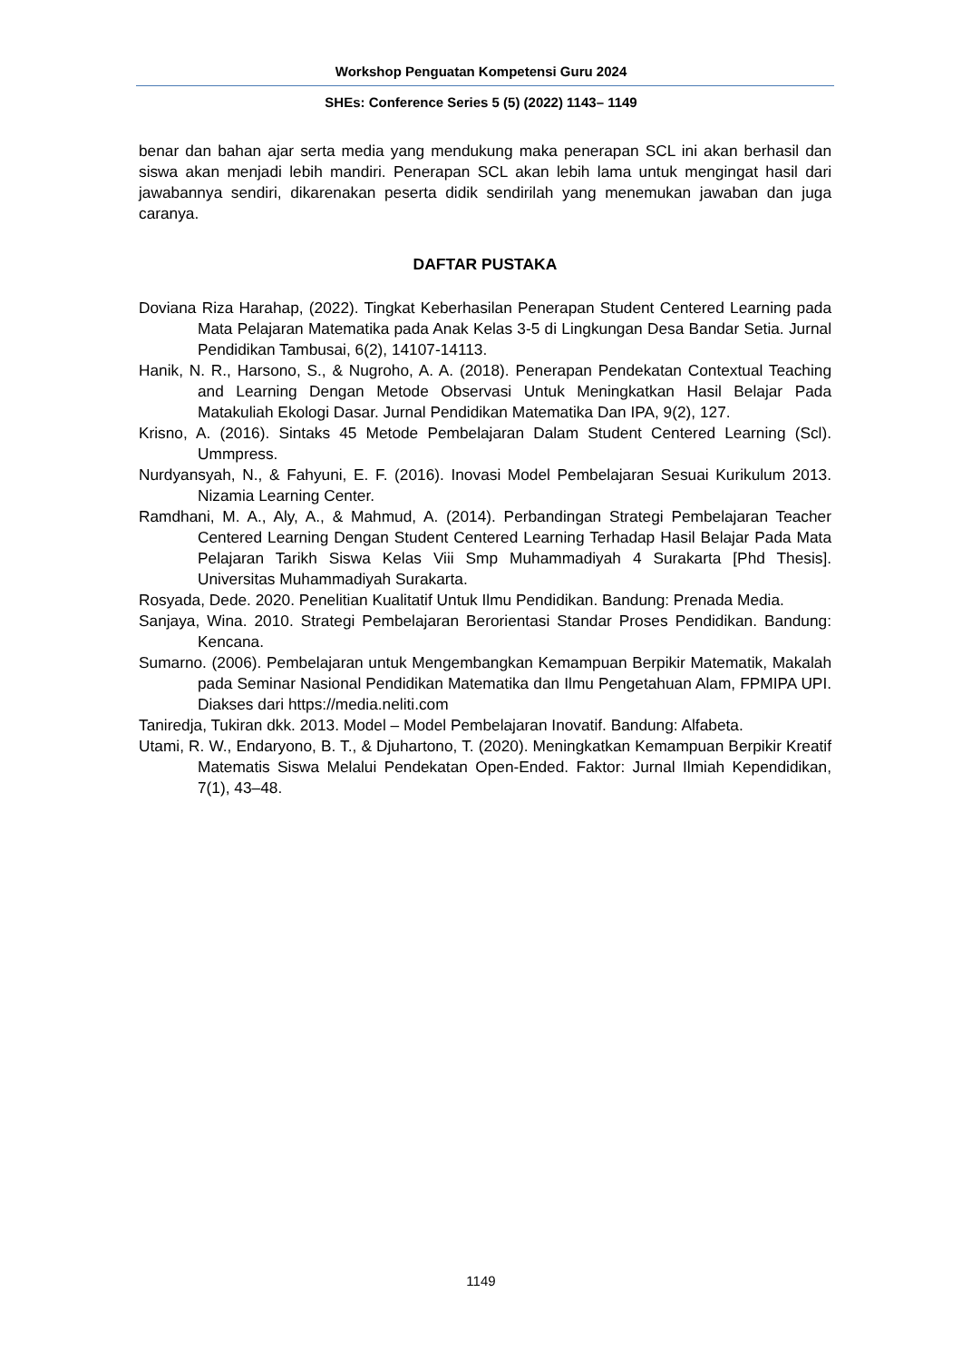Workshop Penguatan Kompetensi Guru 2024
SHEs: Conference Series 5 (5) (2022) 1143– 1149
benar dan bahan ajar serta media yang mendukung maka penerapan SCL ini akan berhasil dan siswa akan menjadi lebih mandiri. Penerapan SCL akan lebih lama untuk mengingat hasil dari jawabannya sendiri, dikarenakan peserta didik sendirilah yang menemukan jawaban dan juga caranya.
DAFTAR PUSTAKA
Doviana Riza Harahap, (2022). Tingkat Keberhasilan Penerapan Student Centered Learning pada Mata Pelajaran Matematika pada Anak Kelas 3-5 di Lingkungan Desa Bandar Setia. Jurnal Pendidikan Tambusai, 6(2), 14107-14113.
Hanik, N. R., Harsono, S., & Nugroho, A. A. (2018). Penerapan Pendekatan Contextual Teaching and Learning Dengan Metode Observasi Untuk Meningkatkan Hasil Belajar Pada Matakuliah Ekologi Dasar. Jurnal Pendidikan Matematika Dan IPA, 9(2), 127.
Krisno, A. (2016). Sintaks 45 Metode Pembelajaran Dalam Student Centered Learning (Scl). Ummpress.
Nurdyansyah, N., & Fahyuni, E. F. (2016). Inovasi Model Pembelajaran Sesuai Kurikulum 2013. Nizamia Learning Center.
Ramdhani, M. A., Aly, A., & Mahmud, A. (2014). Perbandingan Strategi Pembelajaran Teacher Centered Learning Dengan Student Centered Learning Terhadap Hasil Belajar Pada Mata Pelajaran Tarikh Siswa Kelas Viii Smp Muhammadiyah 4 Surakarta [Phd Thesis]. Universitas Muhammadiyah Surakarta.
Rosyada, Dede. 2020. Penelitian Kualitatif Untuk Ilmu Pendidikan. Bandung: Prenada Media.
Sanjaya, Wina. 2010. Strategi Pembelajaran Berorientasi Standar Proses Pendidikan. Bandung: Kencana.
Sumarno. (2006). Pembelajaran untuk Mengembangkan Kemampuan Berpikir Matematik, Makalah pada Seminar Nasional Pendidikan Matematika dan Ilmu Pengetahuan Alam, FPMIPA UPI. Diakses dari https://media.neliti.com
Taniredja, Tukiran dkk. 2013. Model – Model Pembelajaran Inovatif. Bandung: Alfabeta.
Utami, R. W., Endaryono, B. T., & Djuhartono, T. (2020). Meningkatkan Kemampuan Berpikir Kreatif Matematis Siswa Melalui Pendekatan Open-Ended. Faktor: Jurnal Ilmiah Kependidikan, 7(1), 43–48.
1149